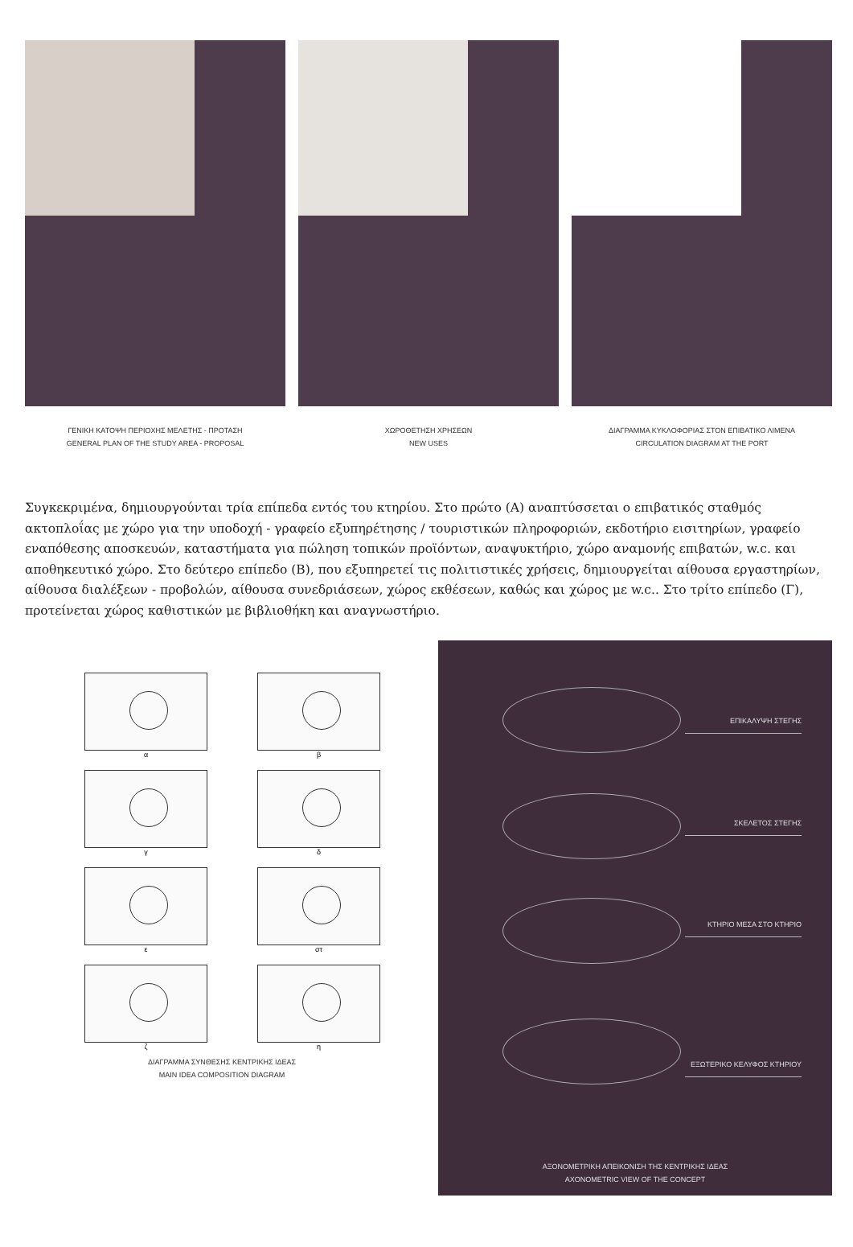ΓΕΝΙΚΗ ΚΑΤΟΨΗ ΠΕΡΙΟΧΗΣ ΜΕΛΕΤΗΣ - ΠΡΟΤΑΣΗ
GENERAL PLAN OF THE STUDY AREA - PROPOSAL
ΧΩΡΟΘΕΤΗΣΗ ΧΡΗΣΕΩΝ
NEW USES
ΔΙΑΓΡΑΜΜΑ ΚΥΚΛΟΦΟΡΙΑΣ ΣΤΟΝ ΕΠΙΒΑΤΙΚΟ ΛΙΜΕΝΑ
CIRCULATION DIAGRAM AT THE PORT
Συγκεκριμένα, δημιουργούνται τρία επίπεδα εντός του κτηρίου. Στο πρώτο (Α) αναπτύσσεται ο επιβατικός σταθμός ακτοπλοΐας με χώρο για την υποδοχή - γραφείο εξυπηρέτησης / τουριστικών πληροφοριών, εκδοτήριο εισιτηρίων, γραφείο εναπόθεσης αποσκευών, καταστήματα για πώληση τοπικών προϊόντων, αναψυκτήριο, χώρο αναμονής επιβατών, w.c. και αποθηκευτικό χώρο. Στο δεύτερο επίπεδο (Β), που εξυπηρετεί τις πολιτιστικές χρήσεις, δημιουργείται αίθουσα εργαστηρίων, αίθουσα διαλέξεων - προβολών, αίθουσα συνεδριάσεων, χώρος εκθέσεων, καθώς και χώρος με w.c.. Στο τρίτο επίπεδο (Γ), προτείνεται χώρος καθιστικών με βιβλιοθήκη και αναγνωστήριο.
α
β
γ
δ
ε
στ
ζ
η
ΔΙΑΓΡΑΜΜΑ ΣΥΝΘΕΣΗΣ ΚΕΝΤΡΙΚΗΣ ΙΔΕΑΣ
MAIN IDEA COMPOSITION DIAGRAM
ΕΠΙΚΑΛΥΨΗ ΣΤΕΓΗΣ
ΣΚΕΛΕΤΟΣ ΣΤΕΓΗΣ
ΚΤΗΡΙΟ ΜΕΣΑ ΣΤΟ ΚΤΗΡΙΟ
ΕΞΩΤΕΡΙΚΟ ΚΕΛΥΦΟΣ ΚΤΗΡΙΟΥ
ΑΞΟΝΟΜΕΤΡΙΚΗ ΑΠΕΙΚΟΝΙΣΗ ΤΗΣ ΚΕΝΤΡΙΚΗΣ ΙΔΕΑΣ
AXONOMETRIC VIEW OF THE CONCEPT